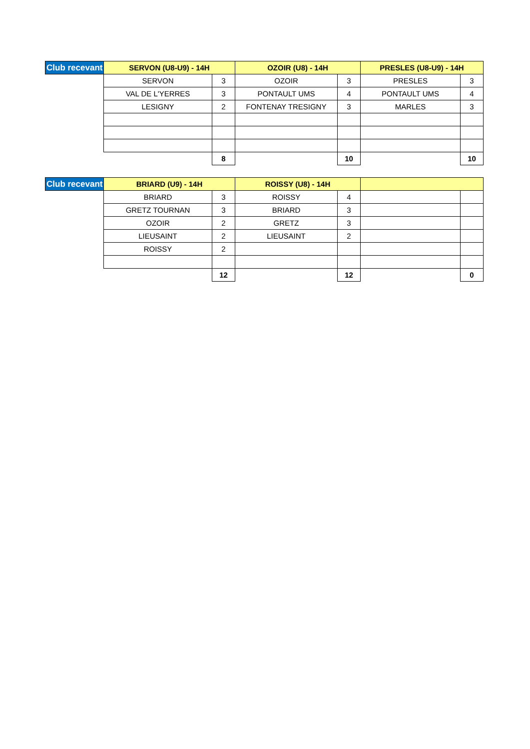| Club recevant | SERVON (U8-U9) - 14H | | OZOIR (U8) - 14H | | PRESLES (U8-U9) - 14H | |
| --- | --- | --- | --- | --- | --- | --- |
| | SERVON | 3 | OZOIR | 3 | PRESLES | 3 |
| | VAL DE L'YERRES | 3 | PONTAULT UMS | 4 | PONTAULT UMS | 4 |
| | LESIGNY | 2 | FONTENAY TRESIGNY | 3 | MARLES | 3 |
| | | 8 | | 10 | | 10 |
| Club recevant | BRIARD (U9) - 14H | | ROISSY (U8) - 14H | | | |
| --- | --- | --- | --- | --- | --- | --- |
| | BRIARD | 3 | ROISSY | 4 | | |
| | GRETZ TOURNAN | 3 | BRIARD | 3 | | |
| | OZOIR | 2 | GRETZ | 3 | | |
| | LIEUSAINT | 2 | LIEUSAINT | 2 | | |
| | ROISSY | 2 | | | | |
| | | 12 | | 12 | | 0 |